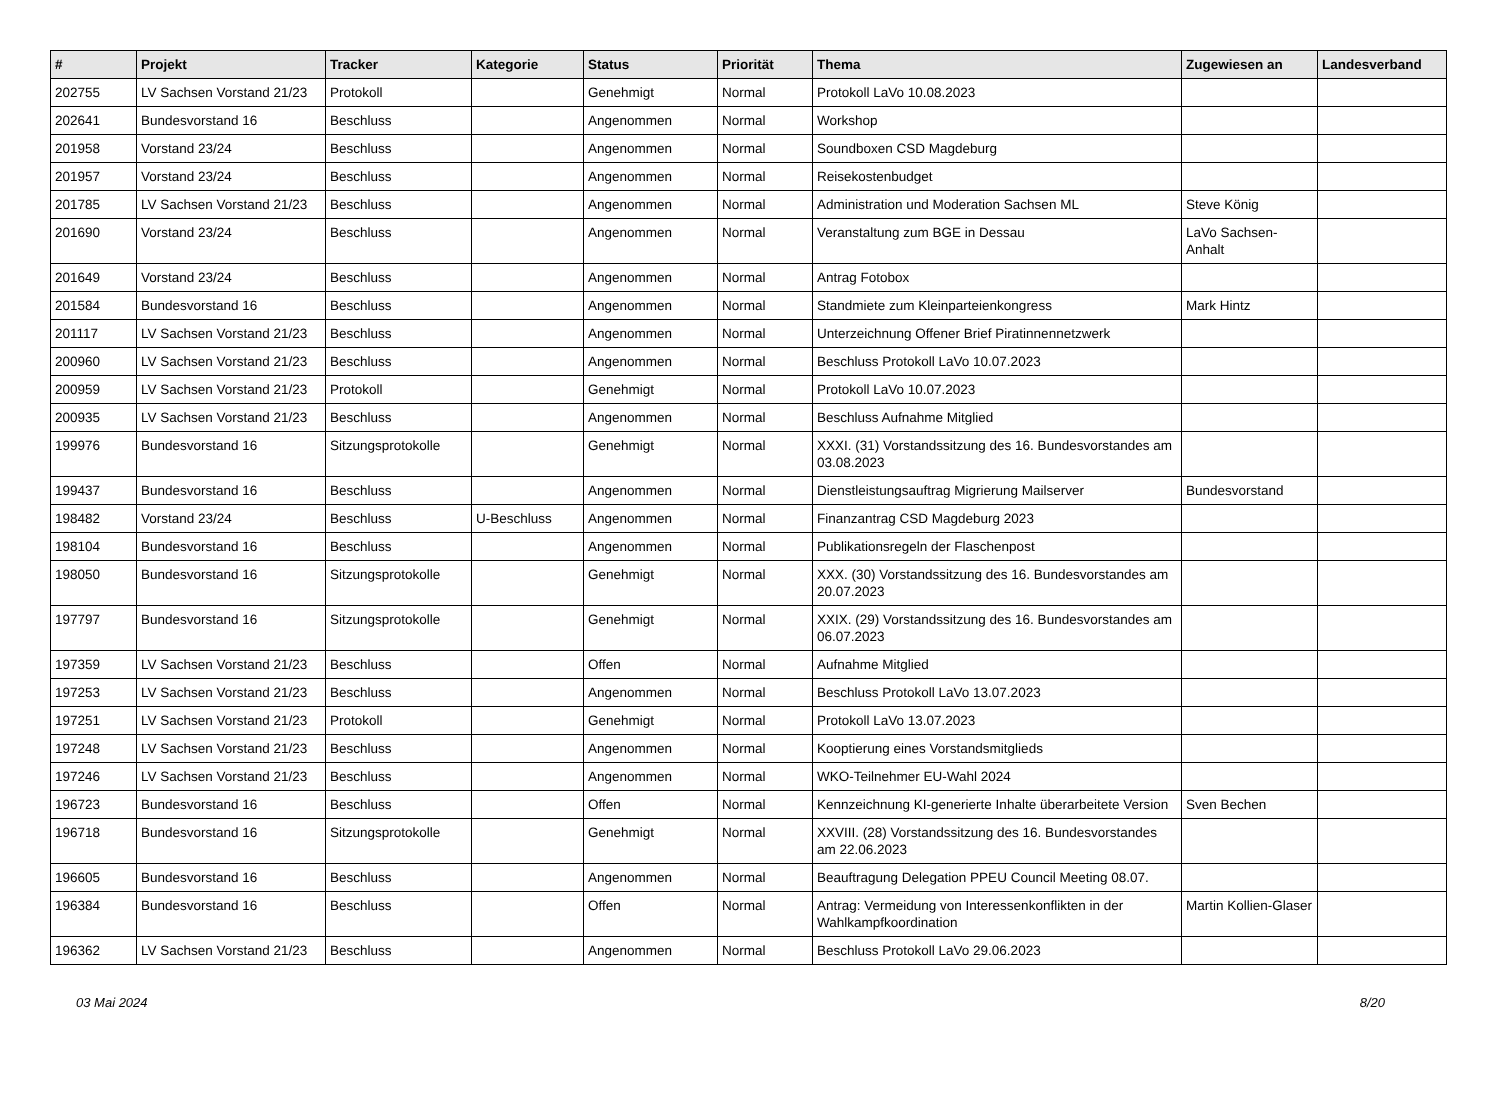| # | Projekt | Tracker | Kategorie | Status | Priorität | Thema | Zugewiesen an | Landesverband |
| --- | --- | --- | --- | --- | --- | --- | --- | --- |
| 202755 | LV Sachsen Vorstand 21/23 | Protokoll | | Genehmigt | Normal | Protokoll LaVo 10.08.2023 | | |
| 202641 | Bundesvorstand 16 | Beschluss | | Angenommen | Normal | Workshop | | |
| 201958 | Vorstand 23/24 | Beschluss | | Angenommen | Normal | Soundboxen CSD Magdeburg | | |
| 201957 | Vorstand 23/24 | Beschluss | | Angenommen | Normal | Reisekostenbudget | | |
| 201785 | LV Sachsen Vorstand 21/23 | Beschluss | | Angenommen | Normal | Administration und Moderation Sachsen ML | Steve König | |
| 201690 | Vorstand 23/24 | Beschluss | | Angenommen | Normal | Veranstaltung zum BGE in Dessau | LaVo Sachsen-Anhalt | |
| 201649 | Vorstand 23/24 | Beschluss | | Angenommen | Normal | Antrag Fotobox | | |
| 201584 | Bundesvorstand 16 | Beschluss | | Angenommen | Normal | Standmiete zum Kleinparteienkongress | Mark Hintz | |
| 201117 | LV Sachsen Vorstand 21/23 | Beschluss | | Angenommen | Normal | Unterzeichnung Offener Brief Piratinnennetzwerk | | |
| 200960 | LV Sachsen Vorstand 21/23 | Beschluss | | Angenommen | Normal | Beschluss Protokoll LaVo 10.07.2023 | | |
| 200959 | LV Sachsen Vorstand 21/23 | Protokoll | | Genehmigt | Normal | Protokoll LaVo 10.07.2023 | | |
| 200935 | LV Sachsen Vorstand 21/23 | Beschluss | | Angenommen | Normal | Beschluss Aufnahme Mitglied | | |
| 199976 | Bundesvorstand 16 | Sitzungsprotokolle | | Genehmigt | Normal | XXXI. (31) Vorstandssitzung des 16. Bundesvorstandes am 03.08.2023 | | |
| 199437 | Bundesvorstand 16 | Beschluss | | Angenommen | Normal | Dienstleistungsauftrag Migrierung Mailserver | Bundesvorstand | |
| 198482 | Vorstand 23/24 | Beschluss | U-Beschluss | Angenommen | Normal | Finanzantrag CSD Magdeburg 2023 | | |
| 198104 | Bundesvorstand 16 | Beschluss | | Angenommen | Normal | Publikationsregeln der Flaschenpost | | |
| 198050 | Bundesvorstand 16 | Sitzungsprotokolle | | Genehmigt | Normal | XXX. (30) Vorstandssitzung des 16. Bundesvorstandes am 20.07.2023 | | |
| 197797 | Bundesvorstand 16 | Sitzungsprotokolle | | Genehmigt | Normal | XXIX. (29) Vorstandssitzung des 16. Bundesvorstandes am 06.07.2023 | | |
| 197359 | LV Sachsen Vorstand 21/23 | Beschluss | | Offen | Normal | Aufnahme Mitglied | | |
| 197253 | LV Sachsen Vorstand 21/23 | Beschluss | | Angenommen | Normal | Beschluss Protokoll LaVo 13.07.2023 | | |
| 197251 | LV Sachsen Vorstand 21/23 | Protokoll | | Genehmigt | Normal | Protokoll LaVo 13.07.2023 | | |
| 197248 | LV Sachsen Vorstand 21/23 | Beschluss | | Angenommen | Normal | Kooptierung eines Vorstandsmitglieds | | |
| 197246 | LV Sachsen Vorstand 21/23 | Beschluss | | Angenommen | Normal | WKO-Teilnehmer EU-Wahl 2024 | | |
| 196723 | Bundesvorstand 16 | Beschluss | | Offen | Normal | Kennzeichnung KI-generierte Inhalte überarbeitete Version | Sven Bechen | |
| 196718 | Bundesvorstand 16 | Sitzungsprotokolle | | Genehmigt | Normal | XXVIII. (28) Vorstandssitzung des 16. Bundesvorstandes am 22.06.2023 | | |
| 196605 | Bundesvorstand 16 | Beschluss | | Angenommen | Normal | Beauftragung Delegation PPEU Council Meeting 08.07. | | |
| 196384 | Bundesvorstand 16 | Beschluss | | Offen | Normal | Antrag: Vermeidung von Interessenkonflikten in der Wahlkampfkoordination | Martin Kollien-Glaser | |
| 196362 | LV Sachsen Vorstand 21/23 | Beschluss | | Angenommen | Normal | Beschluss Protokoll LaVo 29.06.2023 | | |
03 Mai 2024 8/20